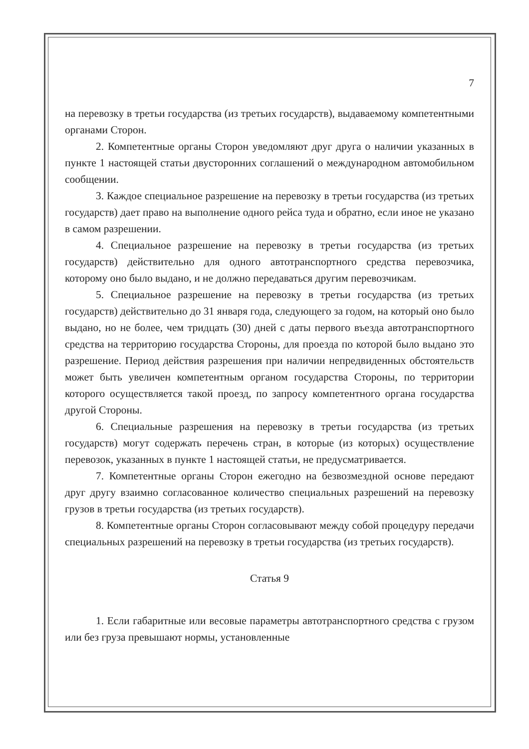7
на перевозку в третьи государства (из третьих государств), выдаваемому компетентными органами Сторон.
2. Компетентные органы Сторон уведомляют друг друга о наличии указанных в пункте 1 настоящей статьи двусторонних соглашений о международном автомобильном сообщении.
3. Каждое специальное разрешение на перевозку в третьи государства (из третьих государств) дает право на выполнение одного рейса туда и обратно, если иное не указано в самом разрешении.
4. Специальное разрешение на перевозку в третьи государства (из третьих государств) действительно для одного автотранспортного средства перевозчика, которому оно было выдано, и не должно передаваться другим перевозчикам.
5. Специальное разрешение на перевозку в третьи государства (из третьих государств) действительно до 31 января года, следующего за годом, на который оно было выдано, но не более, чем тридцать (30) дней с даты первого въезда автотранспортного средства на территорию государства Стороны, для проезда по которой было выдано это разрешение. Период действия разрешения при наличии непредвиденных обстоятельств может быть увеличен компетентным органом государства Стороны, по территории которого осуществляется такой проезд, по запросу компетентного органа государства другой Стороны.
6. Специальные разрешения на перевозку в третьи государства (из третьих государств) могут содержать перечень стран, в которые (из которых) осуществление перевозок, указанных в пункте 1 настоящей статьи, не предусматривается.
7. Компетентные органы Сторон ежегодно на безвозмездной основе передают друг другу взаимно согласованное количество специальных разрешений на перевозку грузов в третьи государства (из третьих государств).
8. Компетентные органы Сторон согласовывают между собой процедуру передачи специальных разрешений на перевозку в третьи государства (из третьих государств).
Статья 9
1. Если габаритные или весовые параметры автотранспортного средства с грузом или без груза превышают нормы, установленные